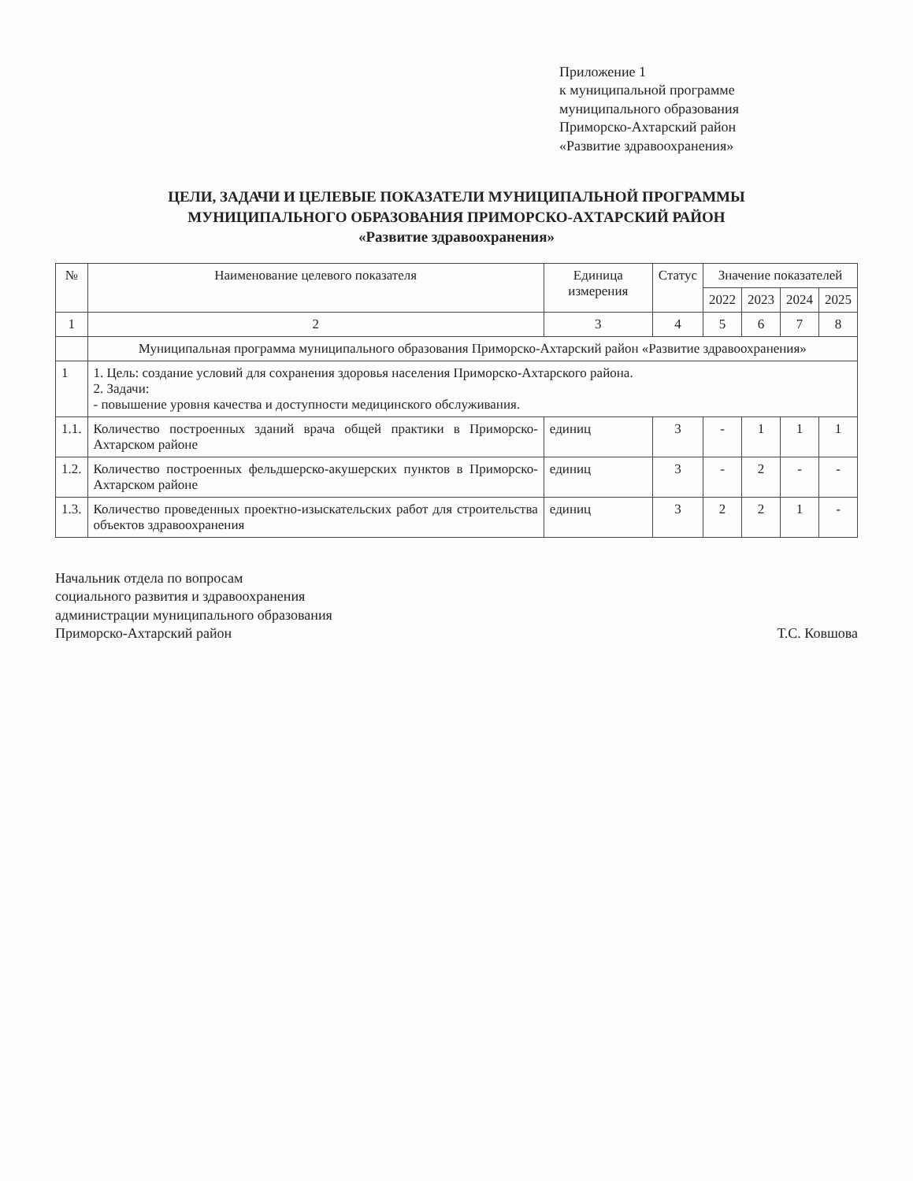Приложение 1
к муниципальной программе
муниципального образования
Приморско-Ахтарский район
«Развитие здравоохранения»
ЦЕЛИ, ЗАДАЧИ И ЦЕЛЕВЫЕ ПОКАЗАТЕЛИ МУНИЦИПАЛЬНОЙ ПРОГРАММЫ
МУНИЦИПАЛЬНОГО ОБРАЗОВАНИЯ ПРИМОРСКО-АХТАРСКИЙ РАЙОН
«Развитие здравоохранения»
| № | Наименование целевого показателя | Единица измерения | Статус | Значение показателей | | | |
| --- | --- | --- | --- | --- | --- | --- | --- |
| | | | | 2022 | 2023 | 2024 | 2025 |
| 1 | 2 | 3 | 4 | 5 | 6 | 7 | 8 |
| | Муниципальная программа муниципального образования Приморско-Ахтарский район «Развитие здравоохранения» | | | | | | |
| 1 | 1. Цель: создание условий для сохранения здоровья населения Приморско-Ахтарского района. 2. Задачи: - повышение уровня качества и доступности медицинского обслуживания. | | | | | | |
| 1.1. | Количество построенных зданий врача общей практики в Приморско-Ахтарском районе | единиц | 3 | - | 1 | 1 | 1 |
| 1.2. | Количество построенных фельдшерско-акушерских пунктов в Приморско-Ахтарском районе | единиц | 3 | - | 2 | - | - |
| 1.3. | Количество проведенных проектно-изыскательских работ для строительства объектов здравоохранения | единиц | 3 | 2 | 2 | 1 | - |
Начальник отдела по вопросам
социального развития и здравоохранения
администрации муниципального образования
Приморско-Ахтарский район
Т.С. Ковшова